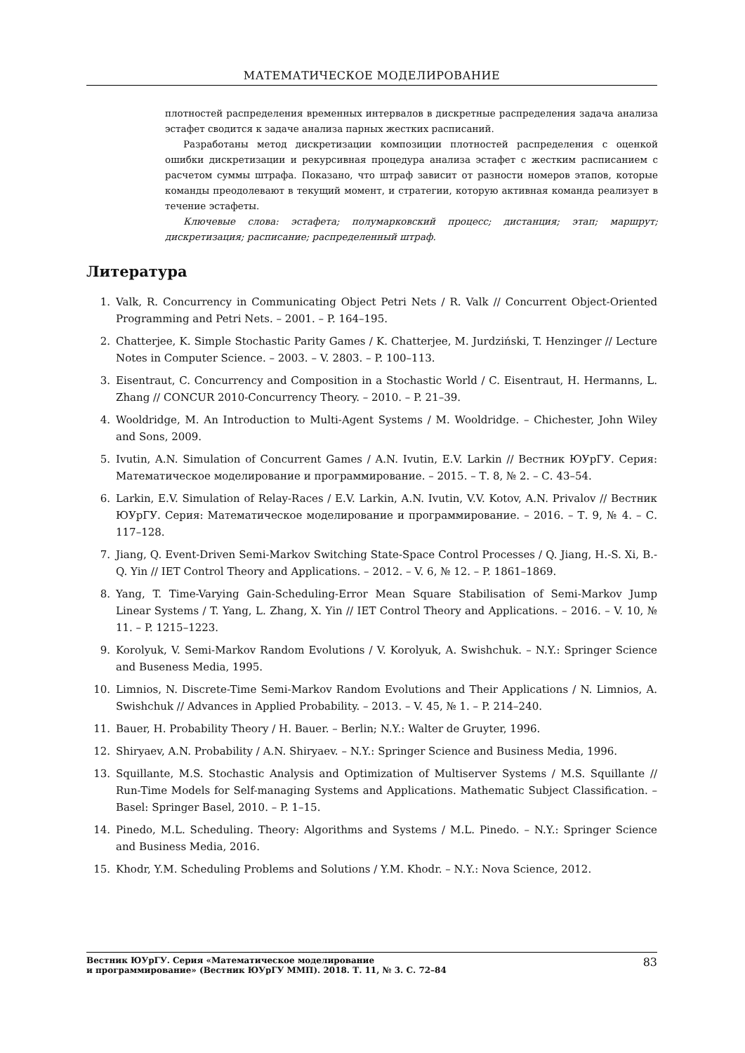МАТЕМАТИЧЕСКОЕ МОДЕЛИРОВАНИЕ
плотностей распределения временных интервалов в дискретные распределения задача анализа эстафет сводится к задаче анализа парных жестких расписаний.
Разработаны метод дискретизации композиции плотностей распределения с оценкой ошибки дискретизации и рекурсивная процедура анализа эстафет с жестким расписанием с расчетом суммы штрафа. Показано, что штраф зависит от разности номеров этапов, которые команды преодолевают в текущий момент, и стратегии, которую активная команда реализует в течение эстафеты.
Ключевые слова: эстафета; полумарковский процесс; дистанция; этап; маршрут; дискретизация; расписание; распределенный штраф.
Литература
1. Valk, R. Concurrency in Communicating Object Petri Nets / R. Valk // Concurrent Object-Oriented Programming and Petri Nets. – 2001. – P. 164–195.
2. Chatterjee, K. Simple Stochastic Parity Games / K. Chatterjee, M. Jurdziński, T. Henzinger // Lecture Notes in Computer Science. – 2003. – V. 2803. – P. 100–113.
3. Eisentraut, C. Concurrency and Composition in a Stochastic World / C. Eisentraut, H. Hermanns, L. Zhang // CONCUR 2010-Concurrency Theory. – 2010. – P. 21–39.
4. Wooldridge, M. An Introduction to Multi-Agent Systems / M. Wooldridge. – Chichester, John Wiley and Sons, 2009.
5. Ivutin, A.N. Simulation of Concurrent Games / A.N. Ivutin, E.V. Larkin // Вестник ЮУрГУ. Серия: Математическое моделирование и программирование. – 2015. – Т. 8, № 2. – С. 43–54.
6. Larkin, E.V. Simulation of Relay-Races / E.V. Larkin, A.N. Ivutin, V.V. Kotov, A.N. Privalov // Вестник ЮУрГУ. Серия: Математическое моделирование и программирование. – 2016. – Т. 9, № 4. – С. 117–128.
7. Jiang, Q. Event-Driven Semi-Markov Switching State-Space Control Processes / Q. Jiang, H.-S. Xi, B.-Q. Yin // IET Control Theory and Applications. – 2012. – V. 6, № 12. – P. 1861–1869.
8. Yang, T. Time-Varying Gain-Scheduling-Error Mean Square Stabilisation of Semi-Markov Jump Linear Systems / T. Yang, L. Zhang, X. Yin // IET Control Theory and Applications. – 2016. – V. 10, № 11. – P. 1215–1223.
9. Korolyuk, V. Semi-Markov Random Evolutions / V. Korolyuk, A. Swishchuk. – N.Y.: Springer Science and Buseness Media, 1995.
10. Limnios, N. Discrete-Time Semi-Markov Random Evolutions and Their Applications / N. Limnios, A. Swishchuk // Advances in Applied Probability. – 2013. – V. 45, № 1. – P. 214–240.
11. Bauer, H. Probability Theory / H. Bauer. – Berlin; N.Y.: Walter de Gruyter, 1996.
12. Shiryaev, A.N. Probability / A.N. Shiryaev. – N.Y.: Springer Science and Business Media, 1996.
13. Squillante, M.S. Stochastic Analysis and Optimization of Multiserver Systems / M.S. Squillante // Run-Time Models for Self-managing Systems and Applications. Mathematic Subject Classification. – Basel: Springer Basel, 2010. – P. 1–15.
14. Pinedo, M.L. Scheduling. Theory: Algorithms and Systems / M.L. Pinedo. – N.Y.: Springer Science and Business Media, 2016.
15. Khodr, Y.M. Scheduling Problems and Solutions / Y.M. Khodr. – N.Y.: Nova Science, 2012.
Вестник ЮУрГУ. Серия «Математическое моделирование
и программирование» (Вестник ЮУрГУ ММП). 2018. Т. 11, № 3. С. 72–84 83